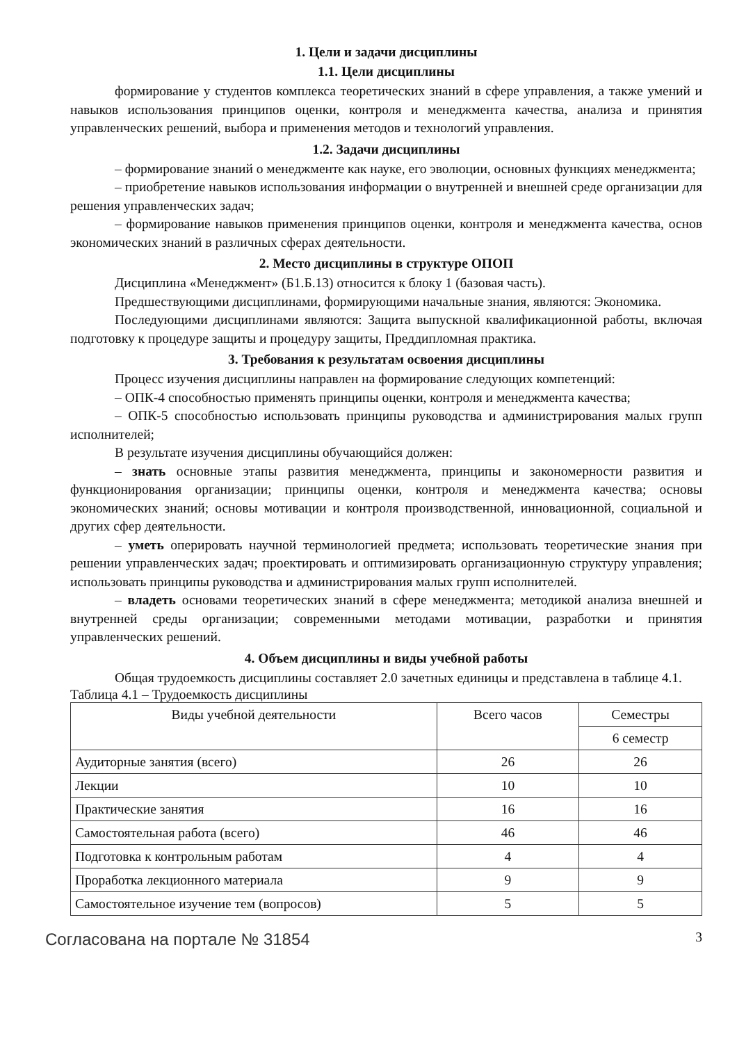1. Цели и задачи дисциплины
1.1. Цели дисциплины
формирование у студентов комплекса теоретических знаний в сфере управления, а также умений и навыков использования принципов оценки, контроля и менеджмента качества, анализа и принятия управленческих решений, выбора и применения методов и технологий управления.
1.2. Задачи дисциплины
– формирование знаний о менеджменте как науке, его эволюции, основных функциях менеджмента;
– приобретение навыков использования информации о внутренней и внешней среде организации для решения управленческих задач;
– формирование навыков применения принципов оценки, контроля и менеджмента качества, основ экономических знаний в различных сферах деятельности.
2. Место дисциплины в структуре ОПОП
Дисциплина «Менеджмент» (Б1.Б.13) относится к блоку 1 (базовая часть).
Предшествующими дисциплинами, формирующими начальные знания, являются: Экономика.
Последующими дисциплинами являются: Защита выпускной квалификационной работы, включая подготовку к процедуре защиты и процедуру защиты, Преддипломная практика.
3. Требования к результатам освоения дисциплины
Процесс изучения дисциплины направлен на формирование следующих компетенций:
– ОПК-4 способностью применять принципы оценки, контроля и менеджмента качества;
– ОПК-5 способностью использовать принципы руководства и администрирования малых групп исполнителей;
В результате изучения дисциплины обучающийся должен:
– знать основные этапы развития менеджмента, принципы и закономерности развития и функционирования организации; принципы оценки, контроля и менеджмента качества; основы экономических знаний; основы мотивации и контроля производственной, инновационной, социальной и других сфер деятельности.
– уметь оперировать научной терминологией предмета; использовать теоретические знания при решении управленческих задач; проектировать и оптимизировать организационную структуру управления; использовать принципы руководства и администрирования малых групп исполнителей.
– владеть основами теоретических знаний в сфере менеджмента; методикой анализа внешней и внутренней среды организации; современными методами мотивации, разработки и принятия управленческих решений.
4. Объем дисциплины и виды учебной работы
Общая трудоемкость дисциплины составляет 2.0 зачетных единицы и представлена в таблице 4.1.
Таблица 4.1 – Трудоемкость дисциплины
| Виды учебной деятельности | Всего часов | Семестры |
| --- | --- | --- |
| | | 6 семестр |
| Аудиторные занятия (всего) | 26 | 26 |
| Лекции | 10 | 10 |
| Практические занятия | 16 | 16 |
| Самостоятельная работа (всего) | 46 | 46 |
| Подготовка к контрольным работам | 4 | 4 |
| Проработка лекционного материала | 9 | 9 |
| Самостоятельное изучение тем (вопросов) | 5 | 5 |
Согласована на портале № 31854 3